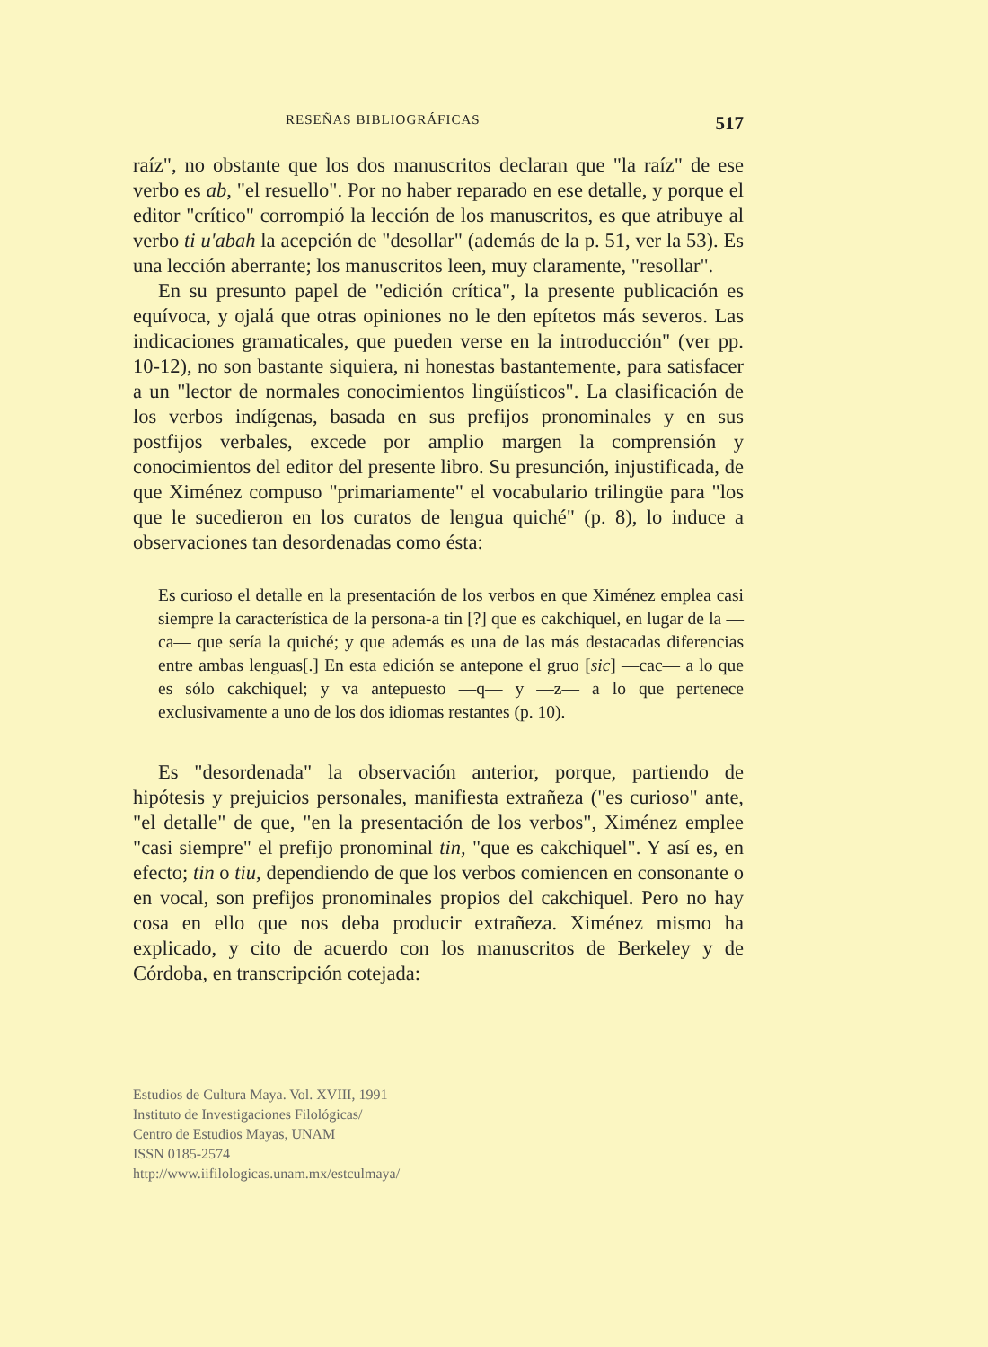RESEÑAS BIBLIOGRÁFICAS 517
raíz", no obstante que los dos manuscritos declaran que "la raíz" de ese verbo es ab, "el resuello". Por no haber reparado en ese detalle, y porque el editor "crítico" corrompió la lección de los manuscritos, es que atribuye al verbo ti u'abah la acepción de "desollar" (además de la p. 51, ver la 53). Es una lección aberrante; los manuscritos leen, muy claramente, "resollar".
En su presunto papel de "edición crítica", la presente publicación es equívoca, y ojalá que otras opiniones no le den epítetos más severos. Las indicaciones gramaticales, que pueden verse en la introducción" (ver pp. 10-12), no son bastante siquiera, ni honestas bastantemente, para satisfacer a un "lector de normales conocimientos lingüísticos". La clasificación de los verbos indígenas, basada en sus prefijos pronominales y en sus postfijos verbales, excede por amplio margen la comprensión y conocimientos del editor del presente libro. Su presunción, injustificada, de que Ximénez compuso "primariamente" el vocabulario trilingüe para "los que le sucedieron en los curatos de lengua quiché" (p. 8), lo induce a observaciones tan desordenadas como ésta:
Es curioso el detalle en la presentación de los verbos en que Ximénez emplea casi siempre la característica de la persona-a tin [?] que es cakchiquel, en lugar de la —ca— que sería la quiché; y que además es una de las más destacadas diferencias entre ambas lenguas[.] En esta edición se antepone el gruo [sic] —cac— a lo que es sólo cakchiquel; y va antepuesto —q— y —z— a lo que pertenece exclusivamente a uno de los dos idiomas restantes (p. 10).
Es "desordenada" la observación anterior, porque, partiendo de hipótesis y prejuicios personales, manifiesta extrañeza ("es curioso" ante, "el detalle" de que, "en la presentación de los verbos", Ximénez emplee "casi siempre" el prefijo pronominal tin, "que es cakchiquel". Y así es, en efecto; tin o tiu, dependiendo de que los verbos comiencen en consonante o en vocal, son prefijos pronominales propios del cakchiquel. Pero no hay cosa en ello que nos deba producir extrañeza. Ximénez mismo ha explicado, y cito de acuerdo con los manuscritos de Berkeley y de Córdoba, en transcripción cotejada:
Estudios de Cultura Maya. Vol. XVIII, 1991
Instituto de Investigaciones Filológicas/
Centro de Estudios Mayas, UNAM
ISSN 0185-2574
http://www.iifilologicas.unam.mx/estculmaya/